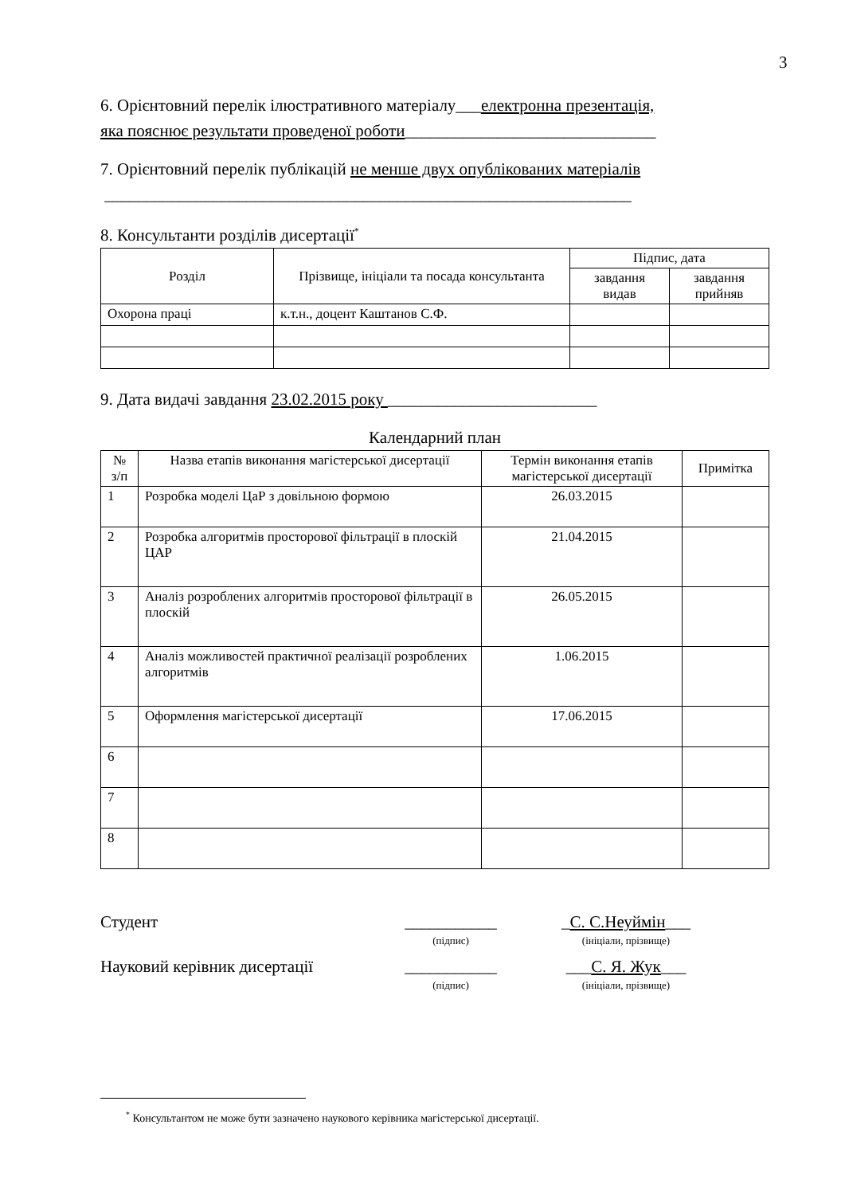3
6. Орієнтовний перелік ілюстративного матеріалу___електронна презентація,
яка пояснює результати проведеної роботи______________________________
7. Орієнтовний перелік публікацій не менше двух опублікованих матеріалів
_______________________________________________________________
8. Консультанти розділів дисертації<sup>*</sup>
| Розділ | Прізвище, ініціали та посада консультанта | Підпис, дата | |
| --- | --- | --- | --- |
| | | завдання видав | завдання прийняв |
| Охорона праці | к.т.н., доцент Каштанов С.Ф. | | |
9. Дата видачі завдання 23.02.2015 року _________________________
Календарний план
| № з/п | Назва етапів виконання магістерської дисертації | Термін виконання етапів магістерської дисертації | Примітка |
| --- | --- | --- | --- |
| 1 | Розробка моделі ЦаР з довільною формою | 26.03.2015 | |
| 2 | Розробка алгоритмів просторової фільтрації в плоскій ЦАР | 21.04.2015 | |
| 3 | Аналіз розроблених алгоритмів просторової фільтрації в плоскій | 26.05.2015 | |
| 4 | Аналіз можливостей практичної реалізації розроблених алгоритмів | 1.06.2015 | |
| 5 | Оформлення магістерської дисертації | 17.06.2015 | |
| 6 | | | |
| 7 | | | |
| 8 | | | |
Студент ___________
(підпис)
_С. С.Неуймін___
(ініціали, прізвище)
Науковий керівник дисертації
___________
(підпис)
___С. Я. Жук___
(ініціали, прізвище)
<sup>*</sup> Консультантом не може бути зазначено наукового керівника магістерської дисертації.